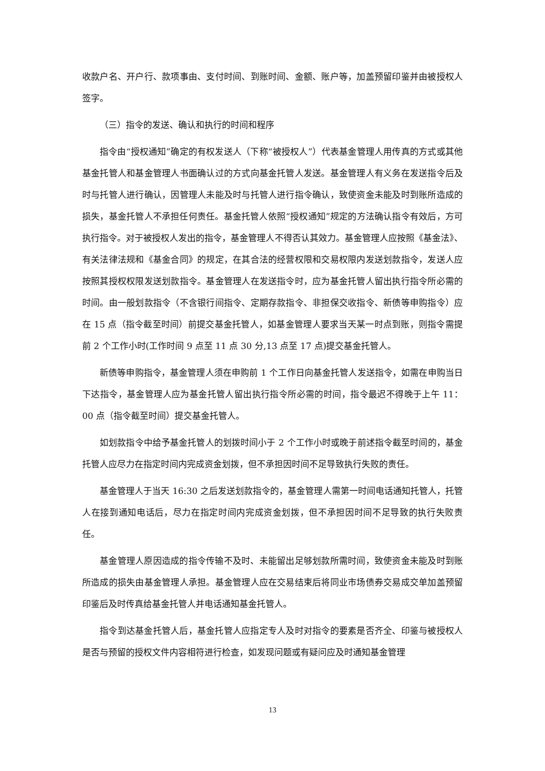收款户名、开户行、款项事由、支付时间、到账时间、金额、账户等，加盖预留印鉴并由被授权人签字。
（三）指令的发送、确认和执行的时间和程序
指令由“授权通知”确定的有权发送人（下称“被授权人”）代表基金管理人用传真的方式或其他基金托管人和基金管理人书面确认过的方式向基金托管人发送。基金管理人有义务在发送指令后及时与托管人进行确认，因管理人未能及时与托管人进行指令确认，致使资金未能及时到账所造成的损失，基金托管人不承担任何责任。基金托管人依照“授权通知”规定的方法确认指令有效后，方可执行指令。对于被授权人发出的指令，基金管理人不得否认其效力。基金管理人应按照《基金法》、有关法律法规和《基金合同》的规定，在其合法的经营权限和交易权限内发送划款指令，发送人应按照其授权权限发送划款指令。基金管理人在发送指令时，应为基金托管人留出执行指令所必需的时间。由一般划款指令（不含银行间指令、定期存款指令、非担保交收指令、新债等申购指令）应在 15 点（指令截至时间）前提交基金托管人，如基金管理人要求当天某一时点到账，则指令需提前 2 个工作小时(工作时间 9 点至 11 点 30 分,13 点至 17 点)提交基金托管人。
新债等申购指令，基金管理人须在申购前 1 个工作日向基金托管人发送指令，如需在申购当日下达指令，基金管理人应为基金托管人留出执行指令所必需的时间，指令最迟不得晚于上午 11：00 点（指令截至时间）提交基金托管人。
如划款指令中给予基金托管人的划拨时间小于 2 个工作小时或晚于前述指令截至时间的，基金托管人应尽力在指定时间内完成资金划拨，但不承担因时间不足导致执行失败的责任。
基金管理人于当天 16:30 之后发送划款指令的，基金管理人需第一时间电话通知托管人，托管人在接到通知电话后，尽力在指定时间内完成资金划拨，但不承担因时间不足导致的执行失败责任。
基金管理人原因造成的指令传输不及时、未能留出足够划款所需时间，致使资金未能及时到账所造成的损失由基金管理人承担。基金管理人应在交易结束后将同业市场债券交易成交单加盖预留印鉴后及时传真给基金托管人并电话通知基金托管人。
指令到达基金托管人后，基金托管人应指定专人及时对指令的要素是否齐全、印鉴与被授权人是否与预留的授权文件内容相符进行检查，如发现问题或有疑问应及时通知基金管理
13